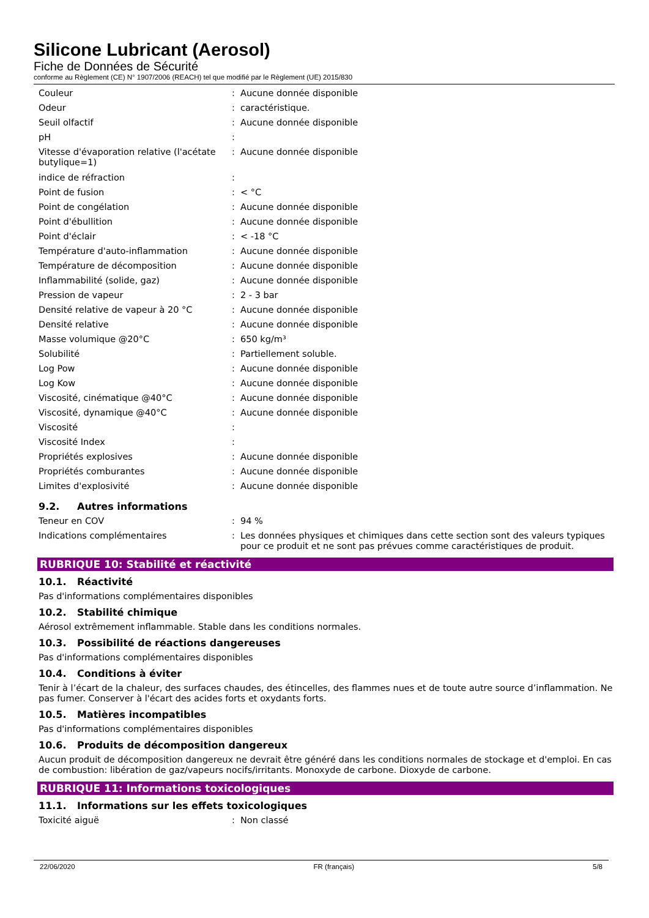Silicone Lubricant (Aerosol)
Fiche de Données de Sécurité
conforme au Règlement (CE) N° 1907/2006 (REACH) tel que modifié par le Règlement (UE) 2015/830
| Couleur | : | Aucune donnée disponible |
| Odeur | : | caractéristique. |
| Seuil olfactif | : | Aucune donnée disponible |
| pH | : | |
| Vitesse d'évaporation relative (l'acétate butylique=1) | : | Aucune donnée disponible |
| indice de réfraction | : | |
| Point de fusion | : | < °C |
| Point de congélation | : | Aucune donnée disponible |
| Point d'ébullition | : | Aucune donnée disponible |
| Point d'éclair | : | < -18 °C |
| Température d'auto-inflammation | : | Aucune donnée disponible |
| Température de décomposition | : | Aucune donnée disponible |
| Inflammabilité (solide, gaz) | : | Aucune donnée disponible |
| Pression de vapeur | : | 2 - 3 bar |
| Densité relative de vapeur à 20 °C | : | Aucune donnée disponible |
| Densité relative | : | Aucune donnée disponible |
| Masse volumique @20°C | : | 650 kg/m³ |
| Solubilité | : | Partiellement soluble. |
| Log Pow | : | Aucune donnée disponible |
| Log Kow | : | Aucune donnée disponible |
| Viscosité, cinématique @40°C | : | Aucune donnée disponible |
| Viscosité, dynamique @40°C | : | Aucune donnée disponible |
| Viscosité | : | |
| Viscosité Index | : | |
| Propriétés explosives | : | Aucune donnée disponible |
| Propriétés comburantes | : | Aucune donnée disponible |
| Limites d'explosivité | : | Aucune donnée disponible |
9.2. Autres informations
| Teneur en COV | : | 94 % |
| Indications complémentaires | : | Les données physiques et chimiques dans cette section sont des valeurs typiques pour ce produit et ne sont pas prévues comme caractéristiques de produit. |
RUBRIQUE 10: Stabilité et réactivité
10.1. Réactivité
Pas d'informations complémentaires disponibles
10.2. Stabilité chimique
Aérosol extrêmement inflammable. Stable dans les conditions normales.
10.3. Possibilité de réactions dangereuses
Pas d'informations complémentaires disponibles
10.4. Conditions à éviter
Tenir à l’écart de la chaleur, des surfaces chaudes, des étincelles, des flammes nues et de toute autre source d’inflammation. Ne pas fumer. Conserver à l'écart des acides forts et oxydants forts.
10.5. Matières incompatibles
Pas d'informations complémentaires disponibles
10.6. Produits de décomposition dangereux
Aucun produit de décomposition dangereux ne devrait être généré dans les conditions normales de stockage et d'emploi. En cas de combustion: libération de gaz/vapeurs nocifs/irritants. Monoxyde de carbone. Dioxyde de carbone.
RUBRIQUE 11: Informations toxicologiques
11.1. Informations sur les effets toxicologiques
| Toxicité aiguë | : | Non classé |
22/06/2020 FR (français) 5/8